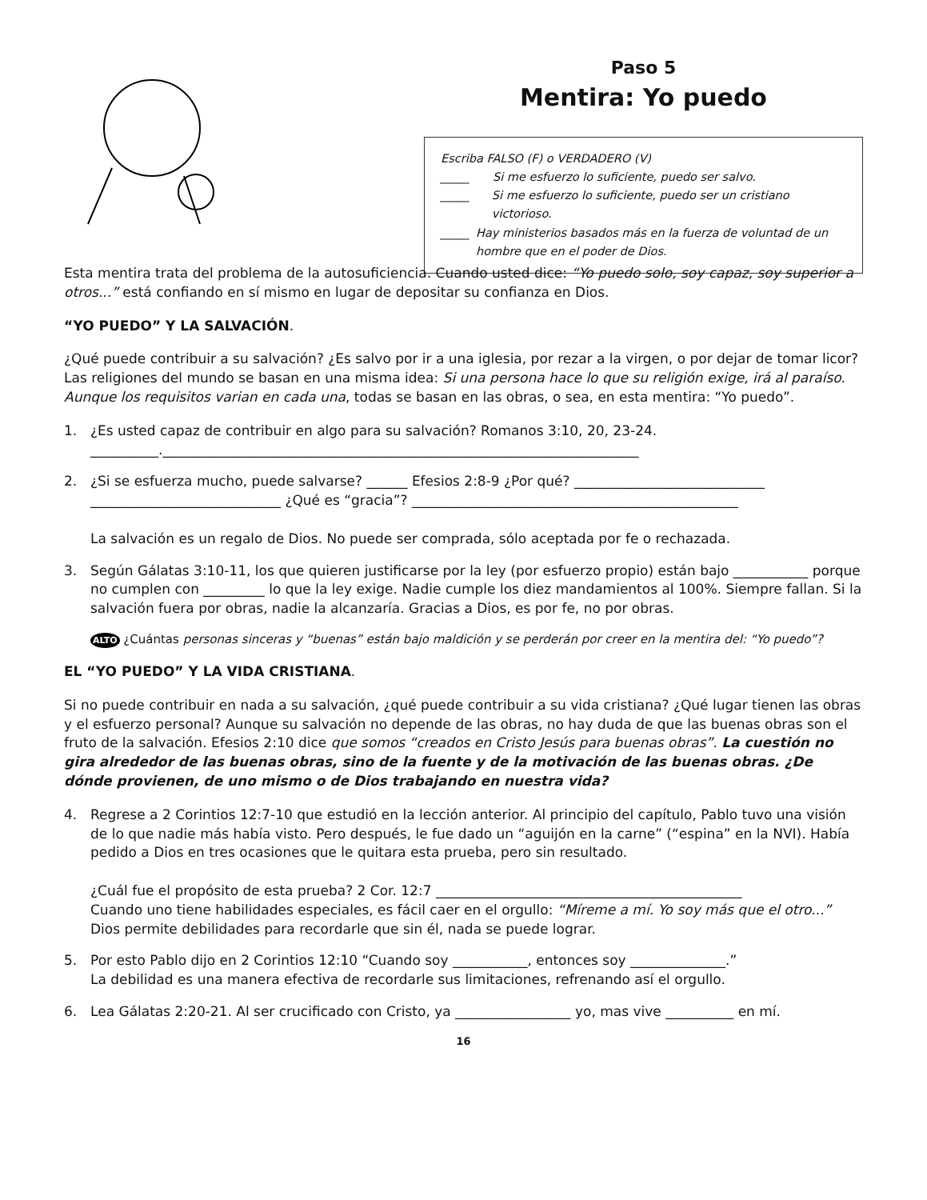Paso 5
Mentira: Yo puedo
Escriba FALSO (F) o VERDADERO (V)
_____ Si me esfuerzo lo suficiente, puedo ser salvo.
_____ Si me esfuerzo lo suficiente, puedo ser un cristiano victorioso.
_____ Hay ministerios basados más en la fuerza de voluntad de un hombre que en el poder de Dios.
Esta mentira trata del problema de la autosuficiencia. Cuando usted dice: “Yo puedo solo, soy capaz, soy superior a otros...” está confiando en sí mismo en lugar de depositar su confianza en Dios.
“YO PUEDO” Y LA SALVACIÓN.
¿Qué puede contribuir a su salvación? ¿Es salvo por ir a una iglesia, por rezar a la virgen, o por dejar de tomar licor? Las religiones del mundo se basan en una misma idea: Si una persona hace lo que su religión exige, irá al paraíso. Aunque los requisitos varian en cada una, todas se basan en las obras, o sea, en esta mentira: “Yo puedo”.
1. ¿Es usted capaz de contribuir en algo para su salvación? Romanos 3:10, 20, 23-24.
__________.______________________________________________________________________
2. ¿Si se esfuerza mucho, puede salvarse? ______ Efesios 2:8-9 ¿Por qué? ____________________________
____________________________ ¿Qué es “gracia”? ________________________________________________
La salvación es un regalo de Dios. No puede ser comprada, sólo aceptada por fe o rechazada.
3. Según Gálatas 3:10-11, los que quieren justificarse por la ley (por esfuerzo propio) están bajo ___________ porque no cumplen con _________ lo que la ley exige. Nadie cumple los diez mandamientos al 100%. Siempre fallan. Si la salvación fuera por obras, nadie la alcanzaría. Gracias a Dios, es por fe, no por obras.
ALTO ¿Cuántas personas sinceras y “buenas” están bajo maldición y se perderán por creer en la mentira del: “Yo puedo”?
EL “YO PUEDO” Y LA VIDA CRISTIANA.
Si no puede contribuir en nada a su salvación, ¿qué puede contribuir a su vida cristiana? ¿Qué lugar tienen las obras y el esfuerzo personal? Aunque su salvación no depende de las obras, no hay duda de que las buenas obras son el fruto de la salvación. Efesios 2:10 dice que somos “creados en Cristo Jesús para buenas obras”. La cuestión no gira alrededor de las buenas obras, sino de la fuente y de la motivación de las buenas obras. ¿De dónde provienen, de uno mismo o de Dios trabajando en nuestra vida?
4. Regrese a 2 Corintios 12:7-10 que estudió en la lección anterior. Al principio del capítulo, Pablo tuvo una visión de lo que nadie más había visto. Pero después, le fue dado un “aguijón en la carne” (“espina” en la NVI). Había pedido a Dios en tres ocasiones que le quitara esta prueba, pero sin resultado.
¿Cuál fue el propósito de esta prueba? 2 Cor. 12:7 _____________________________________________
Cuando uno tiene habilidades especiales, es fácil caer en el orgullo: “Míreme a mí. Yo soy más que el otro...” Dios permite debilidades para recordarle que sin él, nada se puede lograr.
5. Por esto Pablo dijo en 2 Corintios 12:10 “Cuando soy ___________, entonces soy ______________.”
La debilidad es una manera efectiva de recordarle sus limitaciones, refrenando así el orgullo.
6. Lea Gálatas 2:20-21. Al ser crucificado con Cristo, ya _________________ yo, mas vive __________ en mí.
16